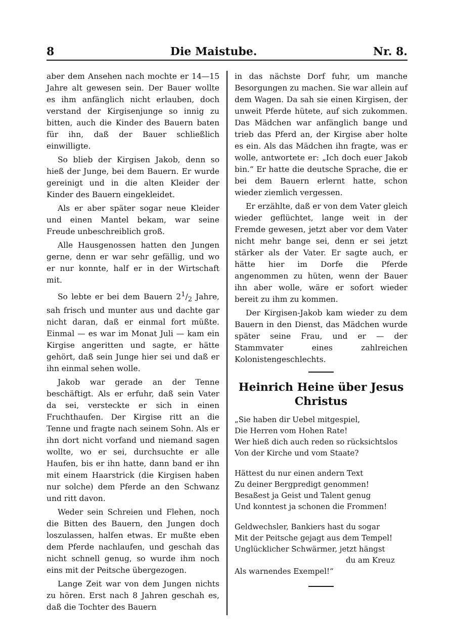8 Die Maistube. Nr. 8.
aber dem Ansehen nach mochte er 14—15 Jahre alt gewesen sein. Der Bauer wollte es ihm anfänglich nicht erlauben, doch verstand der Kirgisenjunge so innig zu bitten, auch die Kinder des Bauern baten für ihn, daß der Bauer schließlich einwilligte.
So blieb der Kirgisen Jakob, denn so hieß der Junge, bei dem Bauern. Er wurde gereinigt und in die alten Kleider der Kinder des Bauern eingekleidet.
Als er aber später sogar neue Kleider und einen Mantel bekam, war seine Freude unbeschreiblich groß.
Alle Hausgenossen hatten den Jungen gerne, denn er war sehr gefällig, und wo er nur konnte, half er in der Wirtschaft mit.
So lebte er bei dem Bauern 21/2 Jahre, sah frisch und munter aus und dachte gar nicht daran, daß er einmal fort müßte. Einmal — es war im Monat Juli — kam ein Kirgise angeritten und sagte, er hätte gehört, daß sein Junge hier sei und daß er ihn einmal sehen wolle.
Jakob war gerade an der Tenne beschäftigt. Als er erfuhr, daß sein Vater da sei, versteckte er sich in einen Fruchthaufen. Der Kirgise ritt an die Tenne und fragte nach seinem Sohn. Als er ihn dort nicht vorfand und niemand sagen wollte, wo er sei, durchsuchte er alle Haufen, bis er ihn hatte, dann band er ihn mit einem Haarstrick (die Kirgisen haben nur solche) dem Pferde an den Schwanz und ritt davon.
Weder sein Schreien und Flehen, noch die Bitten des Bauern, den Jungen doch loszulassen, halfen etwas. Er mußte eben dem Pferde nachlaufen, und geschah das nicht schnell genug, so wurde ihm noch eins mit der Peitsche übergezogen.
Lange Zeit war von dem Jungen nichts zu hören. Erst nach 8 Jahren geschah es, daß die Tochter des Bauern
in das nächste Dorf fuhr, um manche Besorgungen zu machen. Sie war allein auf dem Wagen. Da sah sie einen Kirgisen, der unweit Pferde hütete, auf sich zukommen. Das Mädchen war anfänglich bange und trieb das Pferd an, der Kirgise aber holte es ein. Als das Mädchen ihn fragte, was er wolle, antwortete er: „Ich doch euer Jakob bin.“ Er hatte die deutsche Sprache, die er bei dem Bauern erlernt hatte, schon wieder ziemlich vergessen.
Er erzählte, daß er von dem Vater gleich wieder geflüchtet, lange weit in der Fremde gewesen, jetzt aber vor dem Vater nicht mehr bange sei, denn er sei jetzt stärker als der Vater. Er sagte auch, er hätte hier im Dorfe die Pferde angenommen zu hüten, wenn der Bauer ihn aber wolle, wäre er sofort wieder bereit zu ihm zu kommen.
Der Kirgisen-Jakob kam wieder zu dem Bauern in den Dienst, das Mädchen wurde später seine Frau, und er — der Stammvater eines zahlreichen Kolonistengeschlechts.
Heinrich Heine über Jesus Christus
„Sie haben dir Uebel mitgespiel,
Die Herren vom Hohen Rate!
Wer hieß dich auch reden so rücksichtslos
Von der Kirche und vom Staate?
Hättest du nur einen andern Text
Zu deiner Bergpredigt genommen!
Besaßest ja Geist und Talent genug
Und konntest ja schonen die Frommen!
Geldwechsler, Bankiers hast du sogar
Mit der Peitsche gejagt aus dem Tempel!
Unglücklicher Schwärmer, jetzt hängst
du am Kreuz
Als warnendes Exempel!“